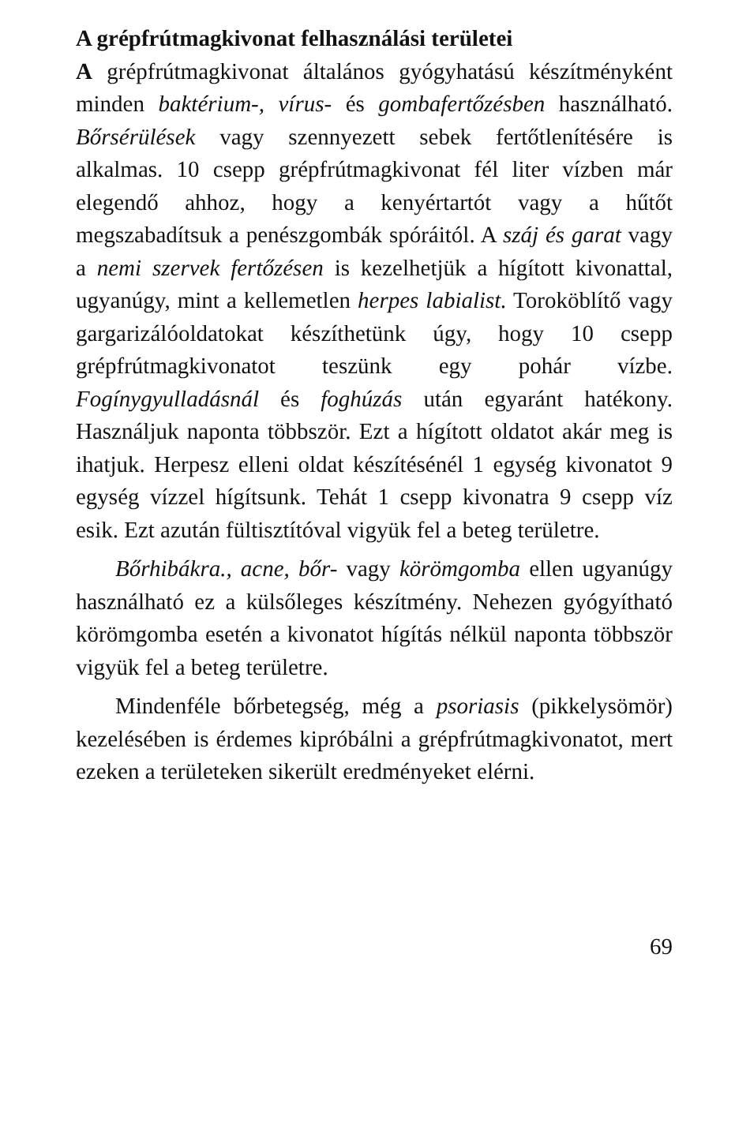A grépfrútmagkivonat felhasználási területei
A grépfrútmagkivonat általános gyógyhatású készítményként minden baktérium-, vírus- és gombafertőzésben használható. Bőrsérülések vagy szennyezett sebek fertőtlenítésére is alkalmas. 10 csepp grépfrútmagkivonat fél liter vízben már elegendő ahhoz, hogy a kenyértartót vagy a hűtőt megszabadítsuk a penészgombák spóráitól. A száj és garat vagy a nemi szervek fertőzésen is kezelhetjük a hígított kivonattal, ugyanúgy, mint a kellemetlen herpes labialist. Toroköblítő vagy gargarizálóoldatokat készíthetünk úgy, hogy 10 csepp grépfrútmagkivonatot teszünk egy pohár vízbe. Fogínygyulladásnál és foghúzás után egyaránt hatékony. Használjuk naponta többször. Ezt a hígított oldatot akár meg is ihatjuk. Herpesz elleni oldat készítésénél 1 egység kivonatot 9 egység vízzel hígítsunk. Tehát 1 csepp kivonatra 9 csepp víz esik. Ezt azután fültisztítóval vigyük fel a beteg területre.
Bőrhibákra., acne, bőr- vagy körömgomba ellen ugyanúgy használható ez a külsőleges készítmény. Nehezen gyógyítható körömgomba esetén a kivonatot hígítás nélkül naponta többször vigyük fel a beteg területre.
Mindenféle bőrbetegség, még a psoriasis (pikkelysömör) kezelésében is érdemes kipróbálni a grépfrútmagkivonatot, mert ezeken a területeken sikerült eredményeket elérni.
69